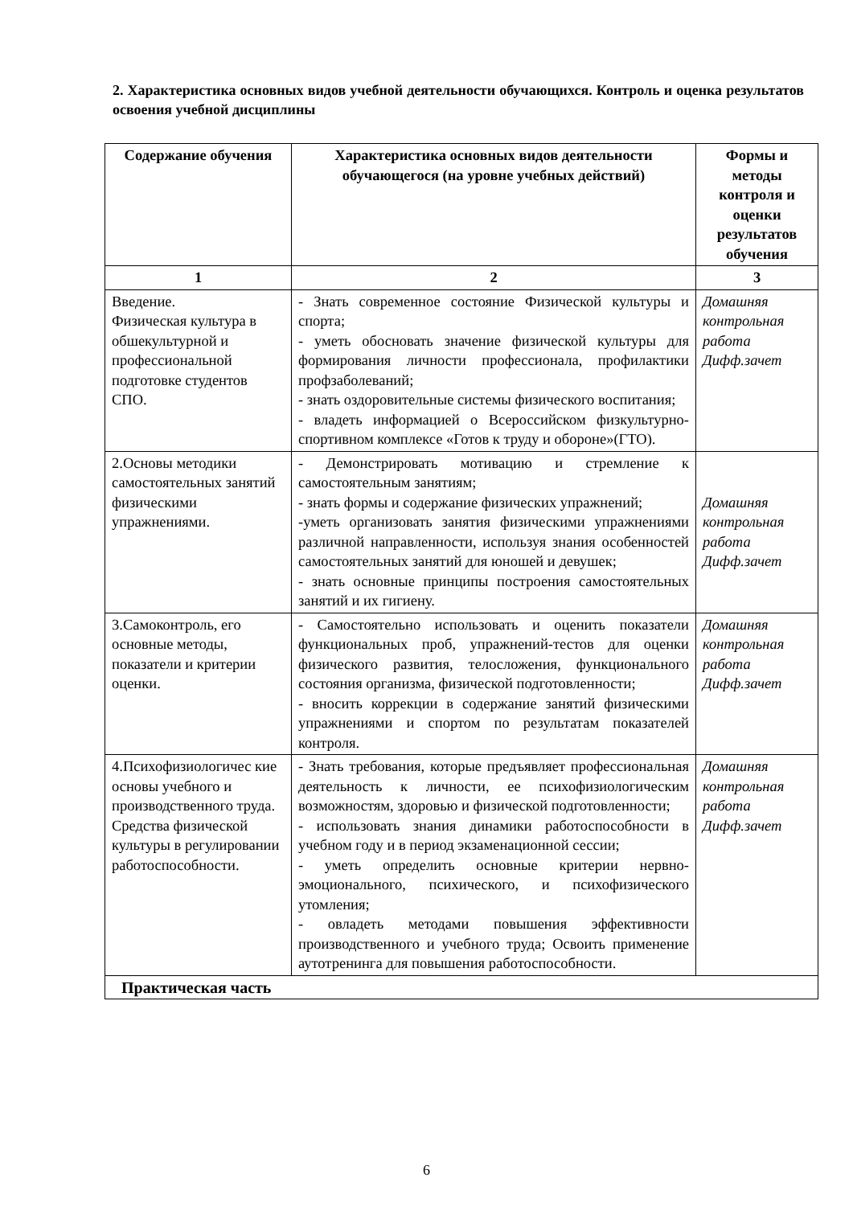2. Характеристика основных видов учебной деятельности обучающихся. Контроль и оценка результатов освоения учебной дисциплины
| Содержание обучения | Характеристика основных видов деятельности обучающегося (на уровне учебных действий) | Формы и методы контроля и оценки результатов обучения |
| --- | --- | --- |
| 1 | 2 | 3 |
| Введение. Физическая культура в обшекультурной и профессиональной подготовке студентов СПО. | - Знать современное состояние Физической культуры и спорта; - уметь обосновать значение физической культуры для формирования личности профессионала, профилактики профзаболеваний; - знать оздоровительные системы физического воспитания; - владеть информацией о Всероссийском физкультурно-спортивном комплексе «Готов к труду и обороне»(ГТО). | Домашняя контрольная работа Дифф.зачет |
| 2.Основы методики самостоятельных занятий физическими упражнениями. | - Демонстрировать мотивацию и стремление к самостоятельным занятиям; - знать формы и содержание физических упражнений; -уметь организовать занятия физическими упражнениями различной направленности, используя знания особенностей самостоятельных занятий для юношей и девушек; - знать основные принципы построения самостоятельных занятий и их гигиену. | Домашняя контрольная работа Дифф.зачет |
| 3.Самоконтроль, его основные методы, показатели и критерии оценки. | - Самостоятельно использовать и оценить показатели функциональных проб, упражнений-тестов для оценки физического развития, телосложения, функционального состояния организма, физической подготовленности; - вносить коррекции в содержание занятий физическими упражнениями и спортом по результатам показателей контроля. | Домашняя контрольная работа Дифф.зачет |
| 4.Психофизиологичес кие основы учебного и производственного труда. Средства физической культуры в регулировании работоспособности. | - Знать требования, которые предъявляет профессиональная деятельность к личности, ее психофизиологическим возможностям, здоровью и физической подготовленности; - использовать знания динамики работоспособности в учебном году и в период экзаменационной сессии; - уметь определить основные критерии нервно-эмоционального, психического, и психофизического утомления; - овладеть методами повышения эффективности производственного и учебного труда; Освоить применение аутотренинга для повышения работоспособности. | Домашняя контрольная работа Дифф.зачет |
| Практическая часть | | |
6